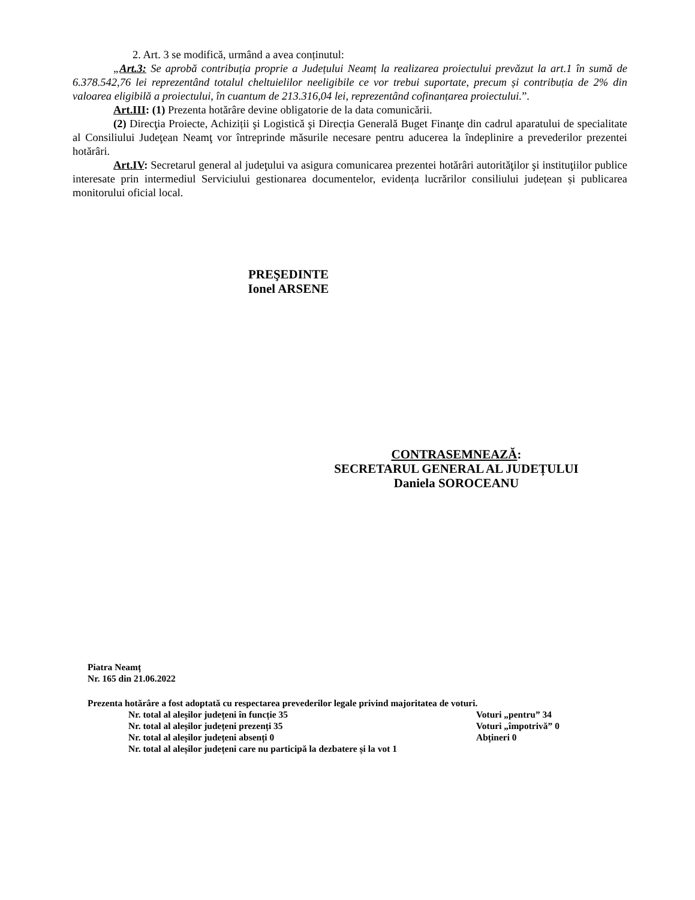2. Art. 3 se modifică, urmând a avea conținutul:
„Art.3: Se aprobă contribuția proprie a Județului Neamț la realizarea proiectului prevăzut la art.1 în sumă de 6.378.542,76 lei reprezentând totalul cheltuielilor neeligibile ce vor trebui suportate, precum și contribuția de 2% din valoarea eligibilă a proiectului, în cuantum de 213.316,04 lei, reprezentând cofinanțarea proiectului.”.
Art.III: (1) Prezenta hotărâre devine obligatorie de la data comunicării.
(2) Direcţia Proiecte, Achiziții şi Logistică şi Direcția Generală Buget Finanţe din cadrul aparatului de specialitate al Consiliului Judeţean Neamţ vor întreprinde măsurile necesare pentru aducerea la îndeplinire a prevederilor prezentei hotărâri.
Art.IV: Secretarul general al judeţului va asigura comunicarea prezentei hotărâri autorităţilor şi instituţiilor publice interesate prin intermediul Serviciului gestionarea documentelor, evidența lucrărilor consiliului județean și publicarea monitorului oficial local.
PREŞEDINTE
Ionel ARSENE
CONTRASEMNEAZĂ:
SECRETARUL GENERAL AL JUDEȚULUI
Daniela SOROCEANU
Piatra Neamț
Nr. 165 din 21.06.2022
Prezenta hotărâre a fost adoptată cu respectarea prevederilor legale privind majoritatea de voturi.
Nr. total al aleșilor județeni în funcție 35 Voturi „pentru” 34
Nr. total al aleșilor județeni prezenți 35 Voturi „împotrivă” 0
Nr. total al aleșilor județeni absenți 0 Abțineri 0
Nr. total al aleșilor județeni care nu participă la dezbatere și la vot 1